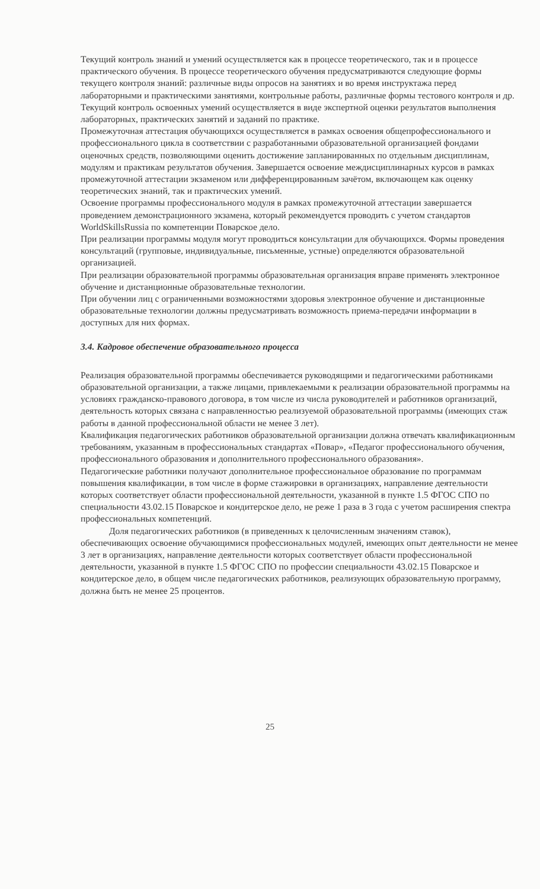Текущий контроль знаний и умений осуществляется как в процессе теоретического, так и в процессе практического обучения. В процессе теоретического обучения предусматриваются следующие формы текущего контроля знаний: различные виды опросов на занятиях и во время инструктажа перед лабораторными и практическими занятиями, контрольные работы, различные формы тестового контроля и др. Текущий контроль освоенных умений осуществляется в виде экспертной оценки результатов выполнения лабораторных, практических занятий и заданий по практике.
Промежуточная аттестация обучающихся осуществляется в рамках освоения общепрофессионального и профессионального цикла в соответствии с разработанными образовательной организацией фондами оценочных средств, позволяющими оценить достижение запланированных по отдельным дисциплинам, модулям и практикам результатов обучения. Завершается освоение междисциплинарных курсов в рамках промежуточной аттестации экзаменом или дифференцированным зачётом, включающем как оценку теоретических знаний, так и практических умений.
Освоение программы профессионального модуля в рамках промежуточной аттестации завершается проведением демонстрационного экзамена, который рекомендуется проводить с учетом стандартов WorldSkillsRussia по компетенции Поварское дело.
При реализации программы модуля могут проводиться консультации для обучающихся. Формы проведения консультаций (групповые, индивидуальные, письменные, устные) определяются образовательной организацией.
При реализации образовательной программы образовательная организация вправе применять электронное обучение и дистанционные образовательные технологии.
При обучении лиц с ограниченными возможностями здоровья электронное обучение и дистанционные образовательные технологии должны предусматривать возможность приема-передачи информации в доступных для них формах.
3.4. Кадровое обеспечение образовательного процесса
Реализация образовательной программы обеспечивается руководящими и педагогическими работниками образовательной организации, а также лицами, привлекаемыми к реализации образовательной программы на условиях гражданско-правового договора, в том числе из числа руководителей и работников организаций, деятельность которых связана с направленностью реализуемой образовательной программы (имеющих стаж работы в данной профессиональной области не менее 3 лет).
Квалификация педагогических работников образовательной организации должна отвечать квалификационным требованиям, указанным в профессиональных стандартах «Повар», «Педагог профессионального обучения, профессионального образования и дополнительного профессионального образования».
Педагогические работники получают дополнительное профессиональное образование по программам повышения квалификации, в том числе в форме стажировки в организациях, направление деятельности которых соответствует области профессиональной деятельности, указанной в пункте 1.5 ФГОС СПО по специальности 43.02.15 Поварское и кондитерское дело, не реже 1 раза в 3 года с учетом расширения спектра профессиональных компетенций.
Доля педагогических работников (в приведенных к целочисленным значениям ставок), обеспечивающих освоение обучающимися профессиональных модулей, имеющих опыт деятельности не менее 3 лет в организациях, направление деятельности которых соответствует области профессиональной деятельности, указанной в пункте 1.5 ФГОС СПО по профессии специальности 43.02.15 Поварское и кондитерское дело, в общем числе педагогических работников, реализующих образовательную программу, должна быть не менее 25 процентов.
25